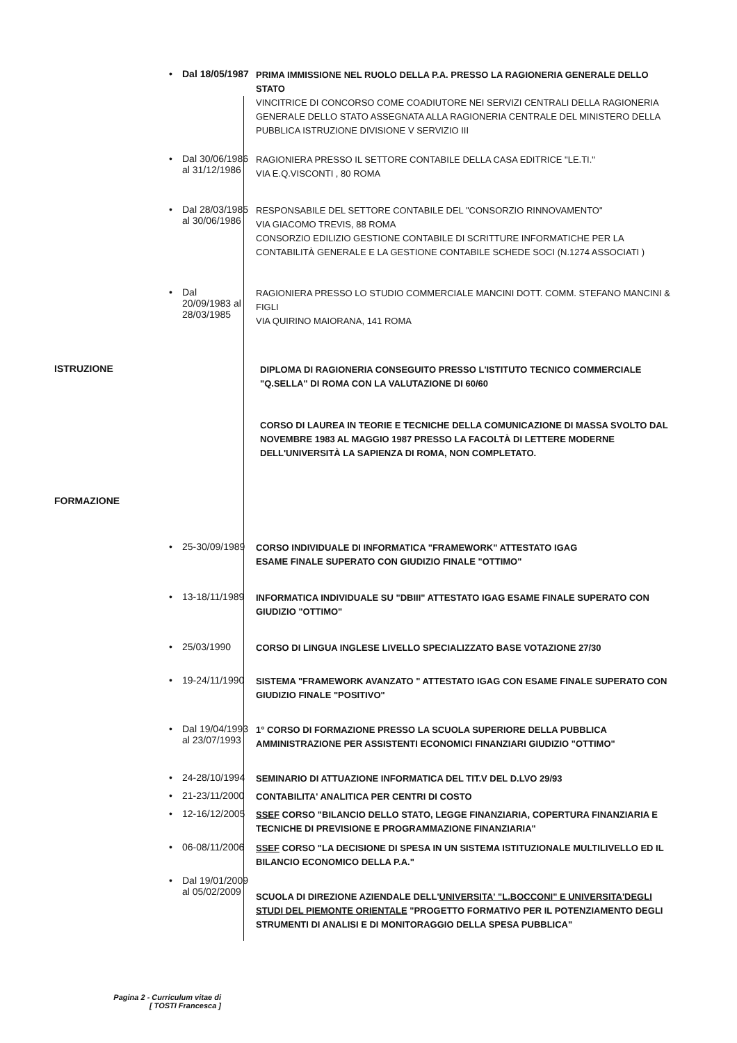• Dal 18/05/1987
PRIMA IMMISSIONE NEL RUOLO DELLA P.A. PRESSO LA RAGIONERIA GENERALE DELLO STATO
VINCITRICE DI CONCORSO COME COADIUTORE NEI SERVIZI CENTRALI DELLA RAGIONERIA GENERALE DELLO STATO ASSEGNATA ALLA RAGIONERIA CENTRALE DEL MINISTERO DELLA PUBBLICA ISTRUZIONE DIVISIONE V SERVIZIO III
• Dal 30/06/1986
al 31/12/1986
RAGIONIERA PRESSO IL SETTORE CONTABILE DELLA CASA EDITRICE "LE.TI."
VIA E.Q.VISCONTI , 80 ROMA
• Dal 28/03/1985
al 30/06/1986
RESPONSABILE DEL SETTORE CONTABILE DEL "CONSORZIO RINNOVAMENTO"
VIA GIACOMO TREVIS, 88 ROMA
CONSORZIO EDILIZIO GESTIONE CONTABILE DI SCRITTURE INFORMATICHE PER LA CONTABILITÀ GENERALE E LA GESTIONE CONTABILE SCHEDE SOCI (N.1274 ASSOCIATI )
• Dal
20/09/1983 al
28/03/1985
RAGIONIERA PRESSO LO STUDIO COMMERCIALE MANCINI DOTT. COMM. STEFANO MANCINI & FIGLI
VIA QUIRINO MAIORANA, 141 ROMA
ISTRUZIONE
DIPLOMA DI RAGIONERIA CONSEGUITO PRESSO L'ISTITUTO TECNICO COMMERCIALE "Q.SELLA" DI ROMA CON LA VALUTAZIONE DI 60/60
CORSO DI LAUREA IN TEORIE E TECNICHE DELLA COMUNICAZIONE DI MASSA SVOLTO DAL NOVEMBRE 1983 AL MAGGIO 1987 PRESSO LA FACOLTÀ DI LETTERE MODERNE DELL'UNIVERSITÀ LA SAPIENZA DI ROMA, NON COMPLETATO.
FORMAZIONE
• 25-30/09/1989
CORSO INDIVIDUALE DI INFORMATICA "FRAMEWORK" ATTESTATO IGAG
ESAME FINALE SUPERATO CON GIUDIZIO FINALE "OTTIMO"
• 13-18/11/1989
INFORMATICA INDIVIDUALE SU "DBIII" ATTESTATO IGAG ESAME FINALE SUPERATO CON GIUDIZIO "OTTIMO"
• 25/03/1990
CORSO DI LINGUA INGLESE LIVELLO SPECIALIZZATO BASE VOTAZIONE 27/30
• 19-24/11/1990
SISTEMA "FRAMEWORK AVANZATO " ATTESTATO IGAG CON ESAME FINALE SUPERATO CON GIUDIZIO FINALE "POSITIVO"
• Dal 19/04/1993
al 23/07/1993
1° CORSO DI FORMAZIONE PRESSO LA SCUOLA SUPERIORE DELLA PUBBLICA AMMINISTRAZIONE PER ASSISTENTI ECONOMICI FINANZIARI GIUDIZIO "OTTIMO"
• 24-28/10/1994
SEMINARIO DI ATTUAZIONE INFORMATICA DEL TIT.V DEL D.LVO 29/93
• 21-23/11/2000
CONTABILITA' ANALITICA PER CENTRI DI COSTO
• 12-16/12/2005
SSEF CORSO "BILANCIO DELLO STATO, LEGGE FINANZIARIA, COPERTURA FINANZIARIA E TECNICHE DI PREVISIONE E PROGRAMMAZIONE FINANZIARIA"
• 06-08/11/2006
SSEF CORSO "LA DECISIONE DI SPESA IN UN SISTEMA ISTITUZIONALE MULTILIVELLO ED IL BILANCIO ECONOMICO DELLA P.A."
• Dal 19/01/2009
al 05/02/2009
SCUOLA DI DIREZIONE AZIENDALE DELL'UNIVERSITA' "L.BOCCONI" E UNIVERSITA'DEGLI STUDI DEL PIEMONTE ORIENTALE "PROGETTO FORMATIVO PER IL POTENZIAMENTO DEGLI STRUMENTI DI ANALISI E DI MONITORAGGIO DELLA SPESA PUBBLICA"
Pagina 2 - Curriculum vitae di
[ TOSTI Francesca ]